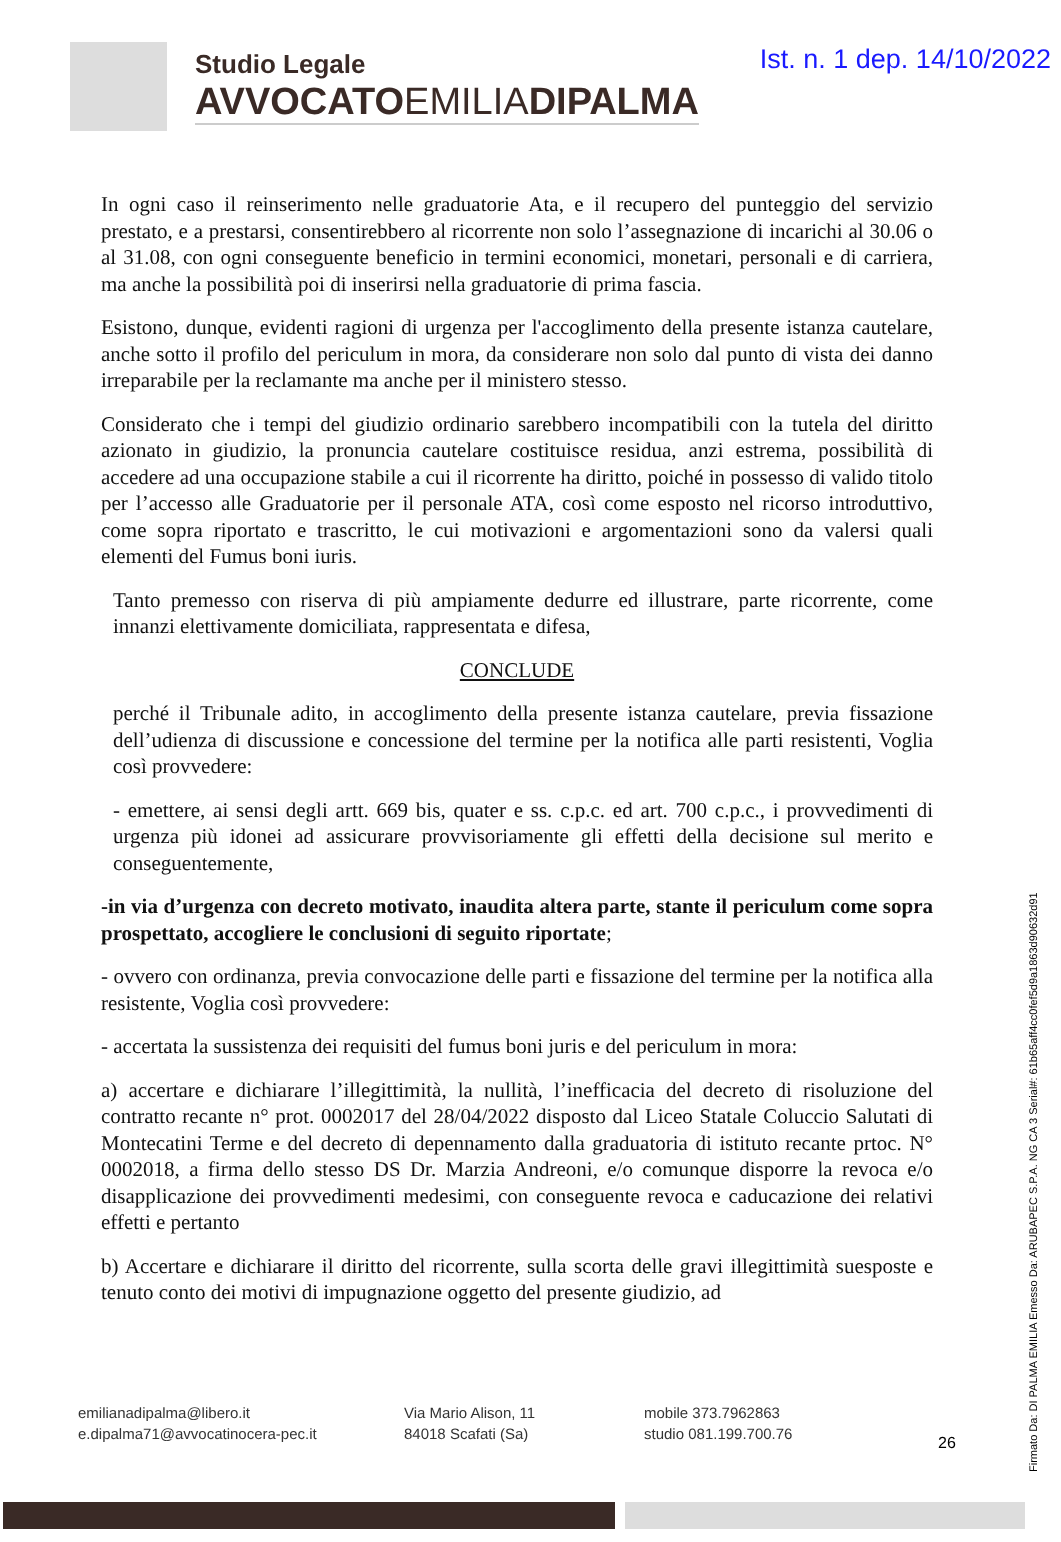Ist. n. 1 dep. 14/10/2022
Studio Legale
AVVOCATOEMILIADIPALMA
In ogni caso il reinserimento nelle graduatorie Ata, e il recupero del punteggio del servizio prestato, e a prestarsi, consentirebbero al ricorrente non solo l’assegnazione di incarichi al 30.06 o al 31.08, con ogni conseguente beneficio in termini economici, monetari, personali e di carriera, ma anche la possibilità poi di inserirsi nella graduatorie di prima fascia.
Esistono, dunque, evidenti ragioni di urgenza per l'accoglimento della presente istanza cautelare, anche sotto il profilo del periculum in mora, da considerare non solo dal punto di vista dei danno irreparabile per la reclamante ma anche per il ministero stesso.
Considerato che i tempi del giudizio ordinario sarebbero incompatibili con la tutela del diritto azionato in giudizio, la pronuncia cautelare costituisce residua, anzi estrema, possibilità di accedere ad una occupazione stabile a cui il ricorrente ha diritto, poiché in possesso di valido titolo per l’accesso alle Graduatorie per il personale ATA, così come esposto nel ricorso introduttivo, come sopra riportato e trascritto, le cui motivazioni e argomentazioni sono da valersi quali elementi del Fumus boni iuris.
Tanto premesso con riserva di più ampiamente dedurre ed illustrare, parte ricorrente, come innanzi elettivamente domiciliata, rappresentata e difesa,
CONCLUDE
perché il Tribunale adito, in accoglimento della presente istanza cautelare, previa fissazione dell’udienza di discussione e concessione del termine per la notifica alle parti resistenti, Voglia così provvedere:
- emettere, ai sensi degli artt. 669 bis, quater e ss. c.p.c. ed art. 700 c.p.c., i provvedimenti di urgenza più idonei ad assicurare provvisoriamente gli effetti della decisione sul merito e conseguentemente,
-in via d’urgenza con decreto motivato, inaudita altera parte, stante il periculum come sopra prospettato, accogliere le conclusioni di seguito riportate;
- ovvero con ordinanza, previa convocazione delle parti e fissazione del termine per la notifica alla resistente, Voglia così provvedere:
- accertata la sussistenza dei requisiti del fumus boni juris e del periculum in mora:
a) accertare e dichiarare l’illegittimità, la nullità, l’inefficacia del decreto di risoluzione del contratto recante n° prot. 0002017 del 28/04/2022 disposto dal Liceo Statale Coluccio Salutati di Montecatini Terme e del decreto di depennamento dalla graduatoria di istituto recante prtoc. N° 0002018, a firma dello stesso DS Dr. Marzia Andreoni, e/o comunque disporre la revoca e/o disapplicazione dei provvedimenti medesimi, con conseguente revoca e caducazione dei relativi effetti e pertanto
b) Accertare e dichiarare il diritto del ricorrente, sulla scorta delle gravi illegittimità suesposte e tenuto conto dei motivi di impugnazione oggetto del presente giudizio, ad
Firmato Da: DI PALMA EMILIA Emesso Da: ARUBAPEC S.P.A. NG CA 3 Serial#: 61b65aff4cc0fef5d9a1863d90632d91
emilianadipalma@libero.it
e.dipalma71@avvocatinocera-pec.it
Via Mario Alison, 11
84018 Scafati (Sa)
mobile 373.7962863
studio 081.199.700.76
26